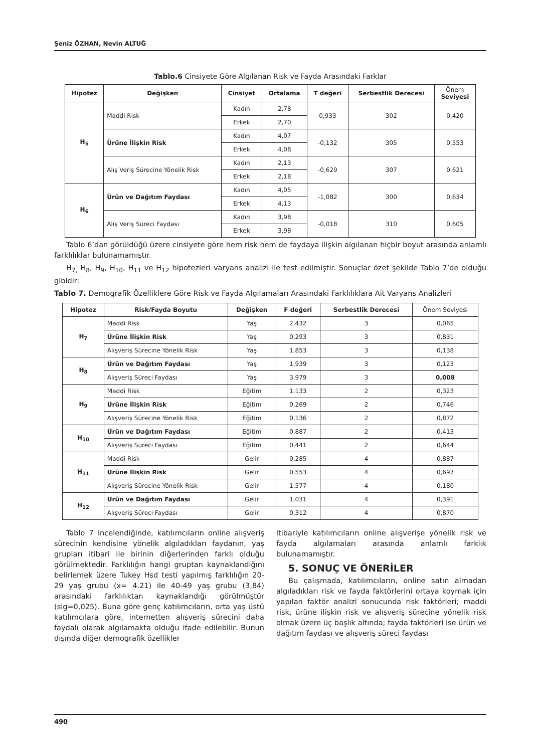Şeniz ÖZHAN, Nevin ALTUĞ
Tablo.6 Cinsiyete Göre Algılanan Risk ve Fayda Arasındaki Farklar
| Hipotez | Değişken | Cinsiyet | Ortalama | T değeri | Serbestlik Derecesi | Önem Seviyesi |
| --- | --- | --- | --- | --- | --- | --- |
| H<sub>5</sub> | Maddi Risk | Kadın | 2,78 | 0,933 | 302 | 0,420 |
| | | Erkek | 2,70 | | | |
| | Ürüne İlişkin Risk | Kadın | 4,07 | -0,132 | 305 | 0,553 |
| | | Erkek | 4,08 | | | |
| | Alış Veriş Sürecine Yönelik Risk | Kadın | 2,13 | -0,629 | 307 | 0,621 |
| | | Erkek | 2,18 | | | |
| H<sub>6</sub> | Ürün ve Dağıtım Faydası | Kadın | 4,05 | -1,082 | 300 | 0,634 |
| | | Erkek | 4,13 | | | |
| | Alış Veriş Süreci Faydası | Kadın | 3,98 | -0,018 | 310 | 0,605 |
| | | Erkek | 3,98 | | | |
Tablo 6’dan görüldüğü üzere cinsiyete göre hem risk hem de faydaya ilişkin algılanan hiçbir boyut arasında anlamlı farklılıklar bulunamamıştır.
H<sub>7,</sub> H<sub>8</sub>, H<sub>9</sub>, H<sub>10</sub>, H<sub>11</sub> ve H<sub>12</sub> hipotezleri varyans analizi ile test edilmiştir. Sonuçlar özet şekilde Tablo 7’de olduğu gibidir:
Tablo 7. Demografik Özelliklere Göre Risk ve Fayda Algılamaları Arasındaki Farklılıklara Ait Varyans Analizleri
| Hipotez | Risk/Fayda Boyutu | Değişken | F değeri | Serbestlik Derecesi | Önem Seviyesi |
| H<sub>7</sub> | Maddi Risk | Yaş | 2,432 | 3 | 0,065 |
| | Ürüne İlişkin Risk | Yaş | 0,293 | 3 | 0,831 |
| | Alışveriş Sürecine Yönelik Risk | Yaş | 1,853 | 3 | 0,138 |
| H<sub>8</sub> | Ürün ve Dağıtım Faydası | Yaş | 1,939 | 3 | 0,123 |
| | Alışveriş Süreci Faydası | Yaş | 3,979 | 3 | 0,008 |
| H<sub>9</sub> | Maddi Risk | Eğitim | 1.133 | 2 | 0,323 |
| | Ürüne İlişkin Risk | Eğitim | 0,269 | 2 | 0,746 |
| | Alışveriş Sürecine Yönelik Risk | Eğitim | 0,136 | 2 | 0,872 |
| H<sub>10</sub> | Ürün ve Dağıtım Faydası | Eğitim | 0,887 | 2 | 0,413 |
| | Alışveriş Süreci Faydası | Eğitim | 0,441 | 2 | 0,644 |
| H<sub>11</sub> | Maddi Risk | Gelir | 0,285 | 4 | 0,887 |
| | Ürüne İlişkin Risk | Gelir | 0,553 | 4 | 0,697 |
| | Alışveriş Sürecine Yönelik Risk | Gelir | 1,577 | 4 | 0,180 |
| H<sub>12</sub> | Ürün ve Dağıtım Faydası | Gelir | 1,031 | 4 | 0,391 |
| | Alışveriş Süreci Faydası | Gelir | 0,312 | 4 | 0,870 |
Tablo 7 incelendiğinde, katılımcıların online alışveriş sürecinin kendisine yönelik algıladıkları faydanın, yaş grupları itibari ile birinin diğerlerinden farklı olduğu görülmektedir. Farklılığın hangi gruptan kaynaklandığını belirlemek üzere Tukey Hsd testi yapılmış farklılığın 20-29 yaş grubu (x= 4.21) ile 40-49 yaş grubu (3,84) arasındaki farklılıktan kaynaklandığı görülmüştür (sig=0,025). Buna göre genç katılımcıların, orta yaş üstü katılımcılara göre, internetten alışveriş sürecini daha faydalı olarak algılamakta olduğu ifade edilebilir. Bunun dışında diğer demografik özellikler
itibariyle katılımcıların online alışverişe yönelik risk ve fayda algılamaları arasında anlamlı farklık bulunamamıştır.
5. SONUÇ VE ÖNERİLER
Bu çalışmada, katılımcıların, online satın almadan algıladıkları risk ve fayda faktörlerini ortaya koymak için yapılan faktör analizi sonucunda risk faktörleri; maddi risk, ürüne ilişkin risk ve alışveriş sürecine yönelik risk olmak üzere üç başlık altında; fayda faktörleri ise ürün ve dağıtım faydası ve alışveriş süreci faydası
490